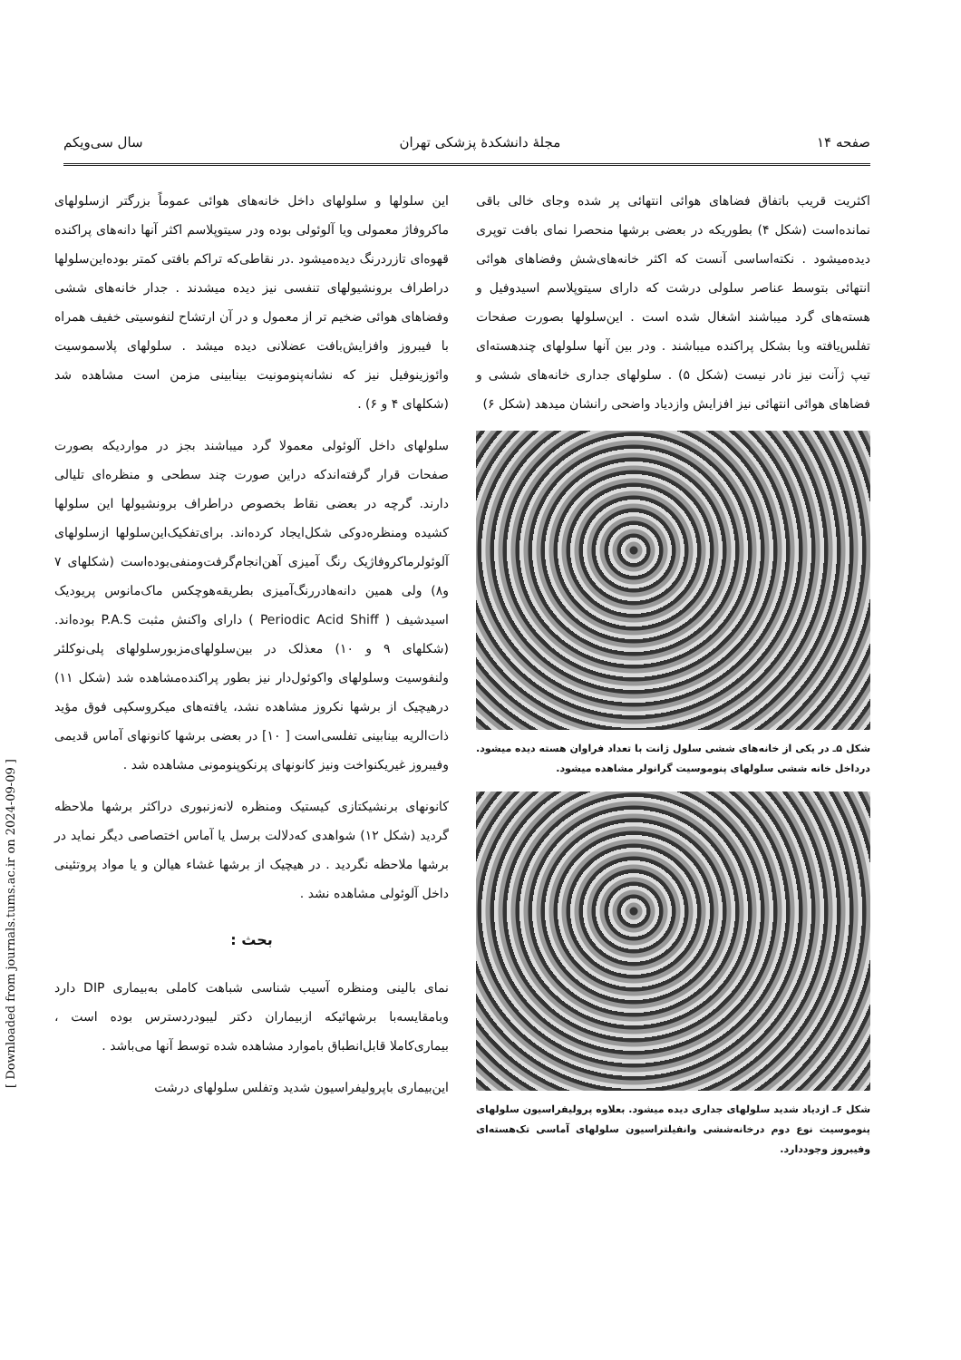صفحه ۱۴ مجلهٔ دانشکدهٔ پزشکی تهران سال سی‌ویکم
اکثریت قریب باتفاق فضاهای هوائی انتهائی پر شده وجای خالی باقی نمانده‌است (شکل ۴) بطوریکه در بعضی برشها منحصرا نمای بافت توپری دیده‌میشود . نکته‌اساسی آنست که اکثر خانه‌های‌شش وفضاهای هوائی انتهائی بتوسط عناصر سلولی درشت که دارای سیتوپلاسم اسیدوفیل و هسته‌های گرد میباشند اشغال شده است . این‌سلولها بصورت صفحات تفلس‌یافته وبا بشکل پراکنده میباشند . ودر بین آنها سلولهای چندهسته‌ای تیپ ژآنت نیز نادر نیست (شکل ۵) . سلولهای جداری خانه‌های ششی و فضاهای هوائی انتهائی نیز افزایش وازدیاد واضحی رانشان میدهد (شکل ۶)
شکل ۵ـ در یکی از خانه‌های ششی سلول ژانت با تعداد فراوان هسته دیده میشود. درداخل خانه ششی سلولهای پنوموسیت گرانولر مشاهده میشود.
شکل ۶ـ ازدیاد شدید سلولهای جداری دیده میشود. بعلاوه پرولیفراسیون سلولهای پنوموسیت نوع دوم درخانه‌ششی وانفیلتراسیون سلولهای آماسی تک‌هسته‌ای وفیبروز وجوددارد.
این سلولها و سلولهای داخل خانه‌های هوائی عموماً بزرگتر ازسلولهای ماکروفاژ معمولی ویا آلوئولی بوده ودر سیتوپلاسم اکثر آنها دانه‌های پراکنده قهوه‌ای تازردرنگ دیده‌میشود .در نقاطی‌که تراکم بافتی کمتر بوده‌این‌سلولها دراطراف برونشیولهای تنفسی نیز دیده میشدند . جدار خانه‌های ششی وفضاهای هوائی ضخیم تر از معمول و در آن ارتشاح لنفوسیتی خفیف همراه با فیبروز وافزایش‌بافت عضلانی دیده میشد . سلولهای پلاسموسیت وائوزینوفیل نیز که نشانه‌پنومونیت بینابینی مزمن است مشاهده شد (شکلهای ۴ و ۶) .
سلولهای داخل آلوئولی معمولا گرد میباشند بجز در مواردیکه بصورت صفحات قرار گرفته‌اندکه دراین صورت چند سطحی و منظره‌ای تلیالی دارند. گرچه در بعضی نقاط بخصوص دراطراف برونشیولها این سلولها کشیده ومنظره‌دوکی شکل‌ایجاد کرده‌اند. برای‌تفکیک‌این‌سلولها ازسلولهای آلوئولرماکروفاژیک رنگ آمیزی آهن‌انجام‌گرفت‌ومنفی‌بوده‌است (شکلهای ۷ و۸) ولی همین دانه‌هادررنگ‌آمیزی بطریقه‌هوچکس ماک‌مانوس پریودیک اسیدشیف ( Periodic Acid Shiff ) دارای واکنش مثبت P.A.S بوده‌اند. (شکلهای ۹ و ۱۰) معذلک در بین‌سلولهای‌مزبورسلولهای پلی‌نوکلئر ولنفوسیت وسلولهای واکوئول‌دار نیز بطور پراکنده‌مشاهده شد (شکل ۱۱) درهیچیک از برشها نکروز مشاهده نشد، یافته‌های میکروسکپی فوق مؤید ذات‌الریه بینابینی تفلسی‌است [ ۱۰] در بعضی برشها کانونهای آماس قدیمی وفیبروز غیریکنواخت ونیز کانونهای پرنکوپنومونی مشاهده شد .
کانونهای برنشیکتازی کیستیک ومنظره لانه‌زنبوری دراکثر برشها ملاحظه گردید (شکل ۱۲) شواهدی که‌دلالت برسل یا آماس اختصاصی دیگر نماید در برشها ملاحظه نگردید . در هیچیک از برشها غشاء هیالن و یا مواد پروتئینی داخل آلوئولی مشاهده نشد .
بحث :
نمای بالینی ومنظره آسیب شناسی شباهت کاملی به‌بیماری DIP دارد وبامقایسه‌با برشهائیکه ازبیماران دکتر لیبودردسترس بوده است ، بیماری‌کاملا قابل‌انطباق باموارد مشاهده شده توسط آنها می‌باشد .
این‌بیماری باپرولیفراسیون شدید وتفلس سلولهای درشت
[ Downloaded from journals.tums.ac.ir on 2024-09-09 ]